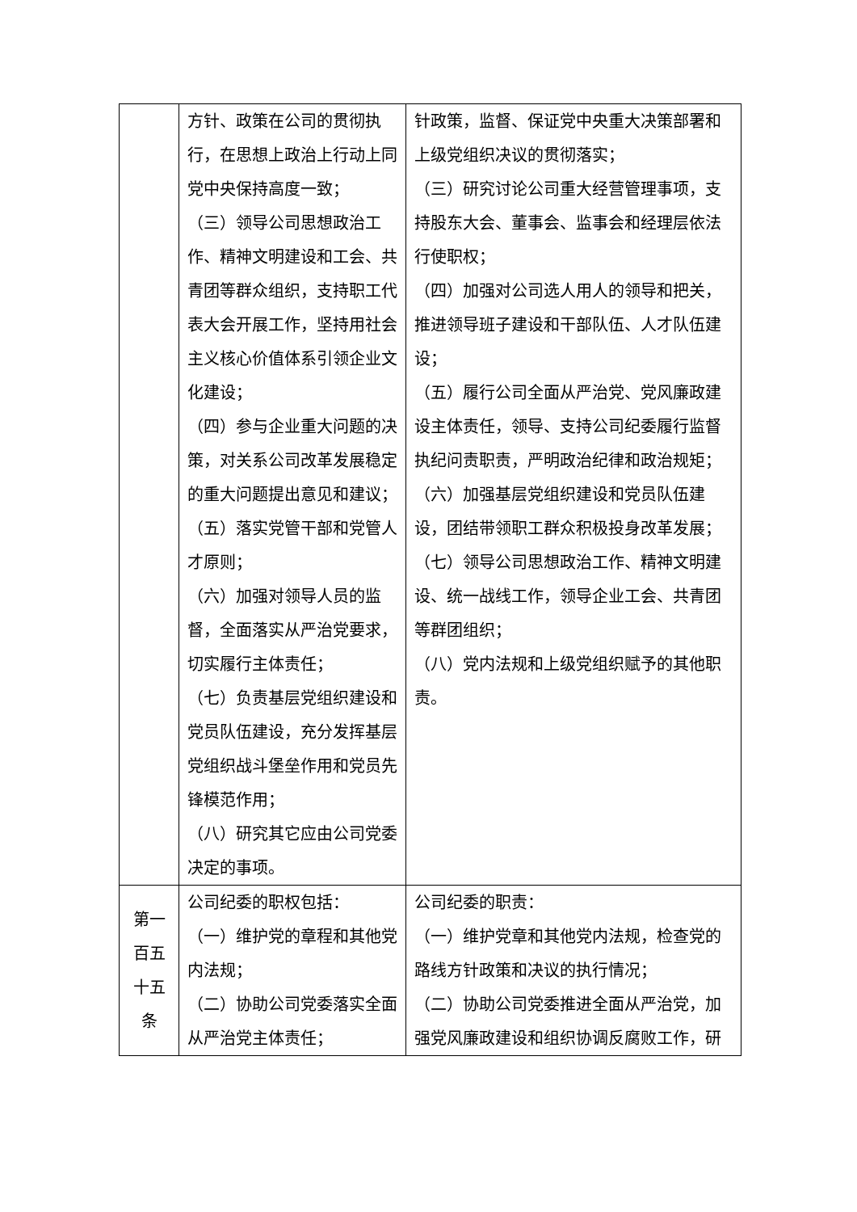| | 方针、政策在公司的贯彻执行，在思想上政治上行动上同党中央保持高度一致； （三）领导公司思想政治工作、精神文明建设和工会、共青团等群众组织，支持职工代表大会开展工作，坚持用社会主义核心价值体系引领企业文化建设； （四）参与企业重大问题的决策，对关系公司改革发展稳定的重大问题提出意见和建议； （五）落实党管干部和党管人才原则； （六）加强对领导人员的监督，全面落实从严治党要求，切实履行主体责任； （七）负责基层党组织建设和党员队伍建设，充分发挥基层党组织战斗堡垒作用和党员先锋模范作用； （八）研究其它应由公司党委决定的事项。 | 针政策，监督、保证党中央重大决策部署和上级党组织决议的贯彻落实； （三）研究讨论公司重大经营管理事项，支持股东大会、董事会、监事会和经理层依法行使职权； （四）加强对公司选人用人的领导和把关，推进领导班子建设和干部队伍、人才队伍建设； （五）履行公司全面从严治党、党风廉政建设主体责任，领导、支持公司纪委履行监督执纪问责职责，严明政治纪律和政治规矩； （六）加强基层党组织建设和党员队伍建设，团结带领职工群众积极投身改革发展； （七）领导公司思想政治工作、精神文明建设、统一战线工作，领导企业工会、共青团等群团组织； （八）党内法规和上级党组织赋予的其他职责。 |
| 第一百五十五条 | 公司纪委的职权包括： （一）维护党的章程和其他党内法规； （二）协助公司党委落实全面从严治党主体责任； | 公司纪委的职责： （一）维护党章和其他党内法规，检查党的路线方针政策和决议的执行情况； （二）协助公司党委推进全面从严治党，加强党风廉政建设和组织协调反腐败工作，研 |